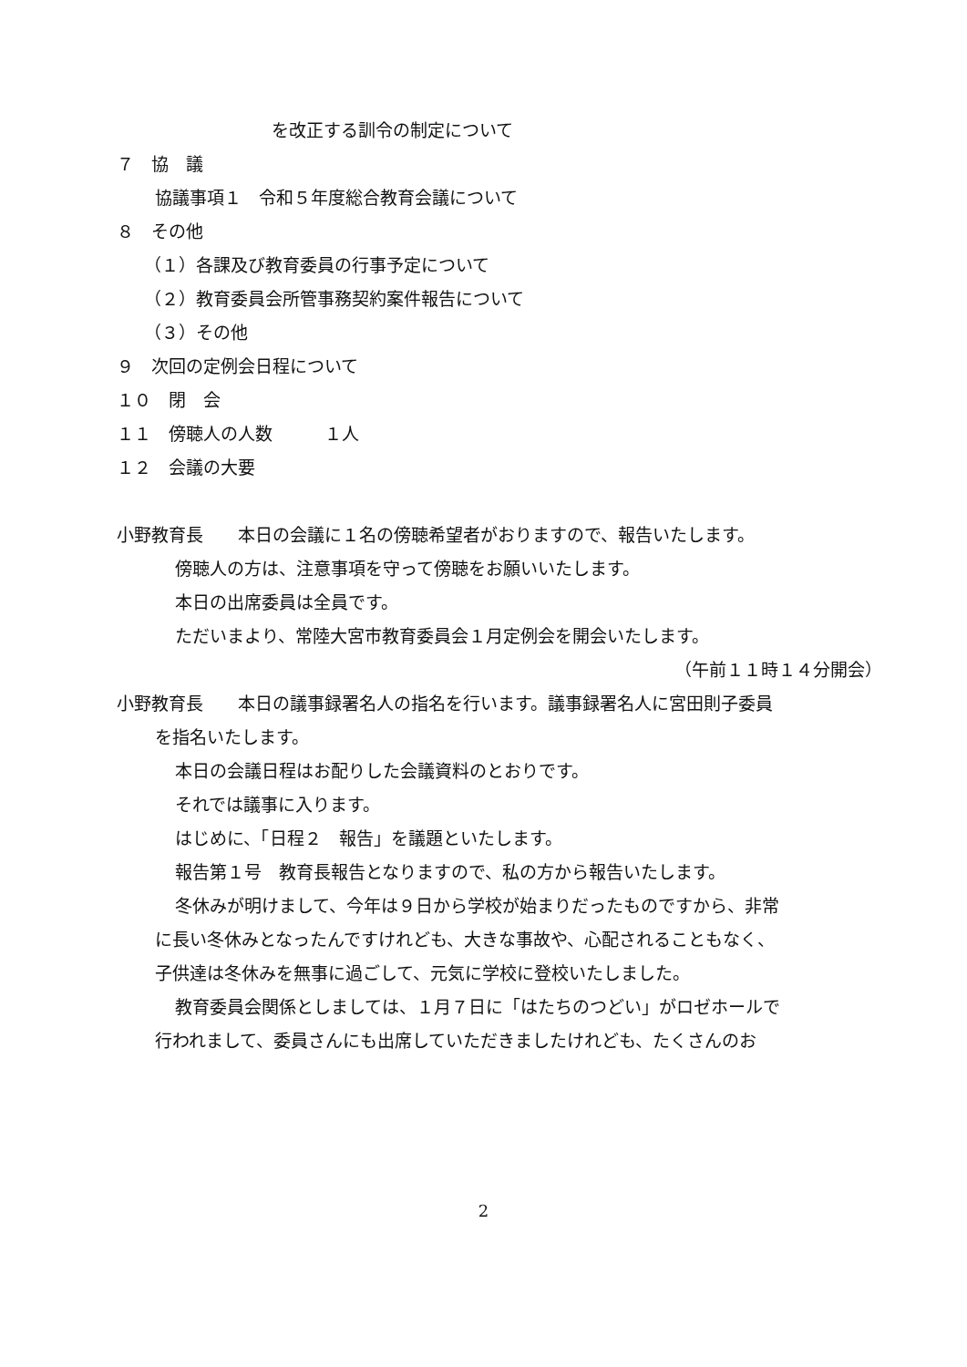を改正する訓令の制定について
７　協　議
協議事項１　令和５年度総合教育会議について
８　その他
（１）各課及び教育委員の行事予定について
（２）教育委員会所管事務契約案件報告について
（３）その他
９　次回の定例会日程について
１０　閉　会
１１　傍聴人の人数　　　１人
１２　会議の大要
小野教育長　　本日の会議に１名の傍聴希望者がおりますので、報告いたします。
傍聴人の方は、注意事項を守って傍聴をお願いいたします。
本日の出席委員は全員です。
ただいまより、常陸大宮市教育委員会１月定例会を開会いたします。
（午前１１時１４分開会）
小野教育長　　本日の議事録署名人の指名を行います。議事録署名人に宮田則子委員
を指名いたします。
本日の会議日程はお配りした会議資料のとおりです。
それでは議事に入ります。
はじめに、「日程２　報告」を議題といたします。
報告第１号　教育長報告となりますので、私の方から報告いたします。
冬休みが明けまして、今年は９日から学校が始まりだったものですから、非常
に長い冬休みとなったんですけれども、大きな事故や、心配されることもなく、
子供達は冬休みを無事に過ごして、元気に学校に登校いたしました。
教育委員会関係としましては、１月７日に「はたちのつどい」がロゼホールで
行われまして、委員さんにも出席していただきましたけれども、たくさんのお
2